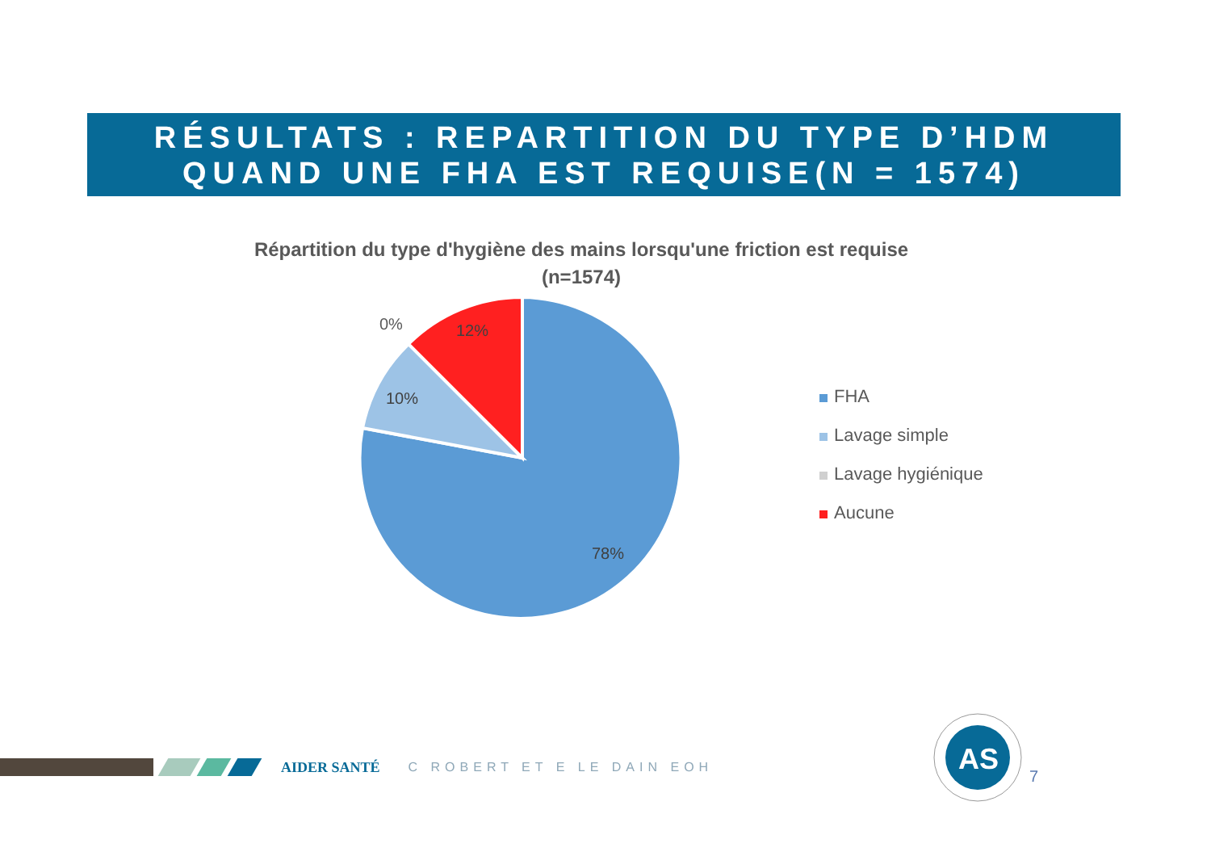RÉSULTATS : REPARTITION DU TYPE D’HDM
QUAND UNE FHA EST REQUISE(N = 1574)
Répartition du type d'hygiène des mains lorsqu'une friction est requise
(n=1574)
0%
12%
10%
78%
FHA
Lavage simple
Lavage hygiénique
Aucune
AIDER SANTÉ C ROBERT ET E LE DAIN EOH
AS
7